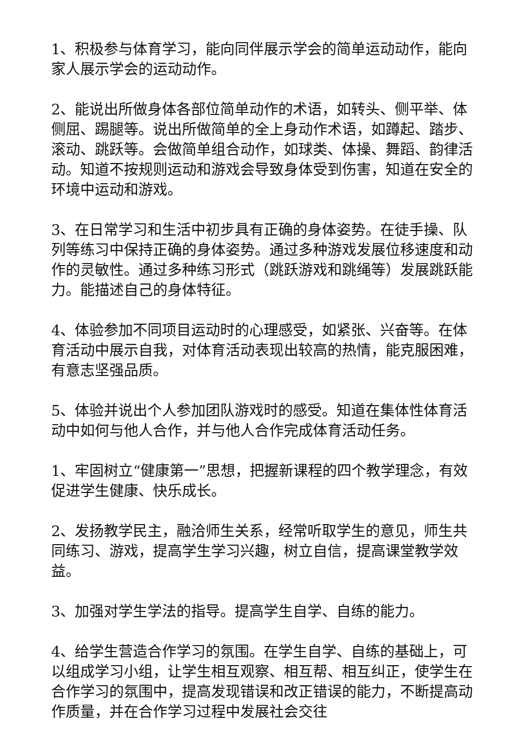1、积极参与体育学习，能向同伴展示学会的简单运动动作，能向家人展示学会的运动动作。
2、能说出所做身体各部位简单动作的术语，如转头、侧平举、体侧屈、踢腿等。说出所做简单的全上身动作术语，如蹲起、踏步、滚动、跳跃等。会做简单组合动作，如球类、体操、舞蹈、韵律活动。知道不按规则运动和游戏会导致身体受到伤害，知道在安全的环境中运动和游戏。
3、在日常学习和生活中初步具有正确的身体姿势。在徒手操、队列等练习中保持正确的身体姿势。通过多种游戏发展位移速度和动作的灵敏性。通过多种练习形式（跳跃游戏和跳绳等）发展跳跃能力。能描述自己的身体特征。
4、体验参加不同项目运动时的心理感受，如紧张、兴奋等。在体育活动中展示自我，对体育活动表现出较高的热情，能克服困难，有意志坚强品质。
5、体验并说出个人参加团队游戏时的感受。知道在集体性体育活动中如何与他人合作，并与他人合作完成体育活动任务。
1、牢固树立“健康第一”思想，把握新课程的四个教学理念，有效促进学生健康、快乐成长。
2、发扬教学民主，融洽师生关系，经常听取学生的意见，师生共同练习、游戏，提高学生学习兴趣，树立自信，提高课堂教学效益。
3、加强对学生学法的指导。提高学生自学、自练的能力。
4、给学生营造合作学习的氛围。在学生自学、自练的基础上，可以组成学习小组，让学生相互观察、相互帮、相互纠正，使学生在合作学习的氛围中，提高发现错误和改正错误的能力，不断提高动作质量，并在合作学习过程中发展社会交往